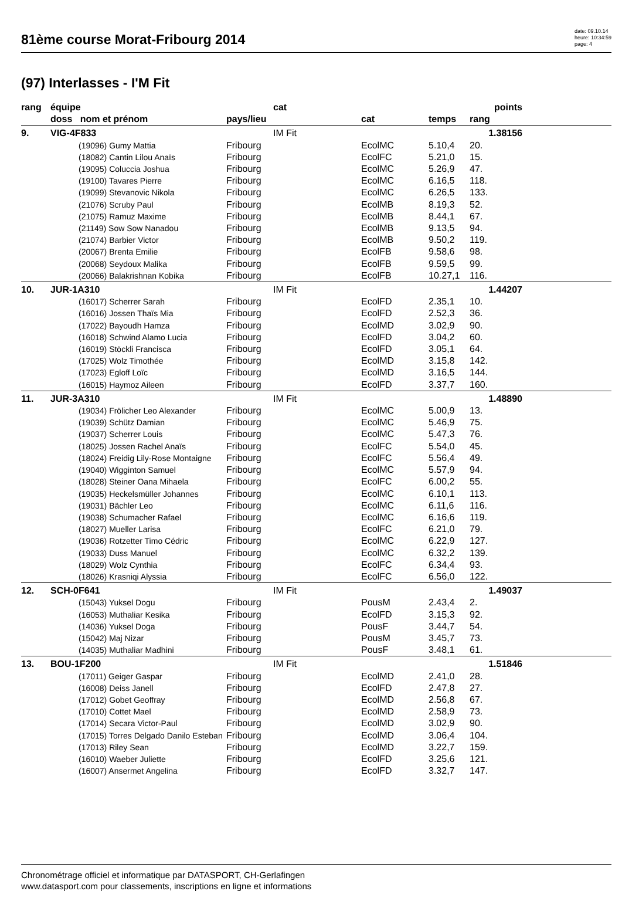81ème course Morat-Fribourg 2014
date: 09.10.14
heure: 10:34:59
page: 4
(97) Interlasses - I'M Fit
| rang | équipe | | cat | | | points | |
| --- | --- | --- | --- | --- | --- | --- | --- |
| | doss nom et prénom | pays/lieu | | cat | temps | rang | |
| 9. | VIG-4F833 | | IM Fit | | | 1.38156 | |
| | (19096) Gumy Mattia | Fribourg | | EcolMC | 5.10,4 | 20. | |
| | (18082) Cantin Lilou Anaïs | Fribourg | | EcolFC | 5.21,0 | 15. | |
| | (19095) Coluccia Joshua | Fribourg | | EcolMC | 5.26,9 | 47. | |
| | (19100) Tavares Pierre | Fribourg | | EcolMC | 6.16,5 | 118. | |
| | (19099) Stevanovic Nikola | Fribourg | | EcolMC | 6.26,5 | 133. | |
| | (21076) Scruby Paul | Fribourg | | EcolMB | 8.19,3 | 52. | |
| | (21075) Ramuz Maxime | Fribourg | | EcolMB | 8.44,1 | 67. | |
| | (21149) Sow Sow Nanadou | Fribourg | | EcolMB | 9.13,5 | 94. | |
| | (21074) Barbier Victor | Fribourg | | EcolMB | 9.50,2 | 119. | |
| | (20067) Brenta Emilie | Fribourg | | EcolFB | 9.58,6 | 98. | |
| | (20068) Seydoux Malika | Fribourg | | EcolFB | 9.59,5 | 99. | |
| | (20066) Balakrishnan Kobika | Fribourg | | EcolFB | 10.27,1 | 116. | |
| 10. | JUR-1A310 | | IM Fit | | | 1.44207 | |
| | (16017) Scherrer Sarah | Fribourg | | EcolFD | 2.35,1 | 10. | |
| | (16016) Jossen Thaïs Mia | Fribourg | | EcolFD | 2.52,3 | 36. | |
| | (17022) Bayoudh Hamza | Fribourg | | EcolMD | 3.02,9 | 90. | |
| | (16018) Schwind Alamo Lucia | Fribourg | | EcolFD | 3.04,2 | 60. | |
| | (16019) Stöckli Francisca | Fribourg | | EcolFD | 3.05,1 | 64. | |
| | (17025) Wolz Timothée | Fribourg | | EcolMD | 3.15,8 | 142. | |
| | (17023) Egloff Loïc | Fribourg | | EcolMD | 3.16,5 | 144. | |
| | (16015) Haymoz Aileen | Fribourg | | EcolFD | 3.37,7 | 160. | |
| 11. | JUR-3A310 | | IM Fit | | | 1.48890 | |
| | (19034) Frölicher Leo Alexander | Fribourg | | EcolMC | 5.00,9 | 13. | |
| | (19039) Schütz Damian | Fribourg | | EcolMC | 5.46,9 | 75. | |
| | (19037) Scherrer Louis | Fribourg | | EcolMC | 5.47,3 | 76. | |
| | (18025) Jossen Rachel Anaïs | Fribourg | | EcolFC | 5.54,0 | 45. | |
| | (18024) Freidig Lily-Rose Montaigne | Fribourg | | EcolFC | 5.56,4 | 49. | |
| | (19040) Wigginton Samuel | Fribourg | | EcolMC | 5.57,9 | 94. | |
| | (18028) Steiner Oana Mihaela | Fribourg | | EcolFC | 6.00,2 | 55. | |
| | (19035) Heckelsmüller Johannes | Fribourg | | EcolMC | 6.10,1 | 113. | |
| | (19031) Bächler Leo | Fribourg | | EcolMC | 6.11,6 | 116. | |
| | (19038) Schumacher Rafael | Fribourg | | EcolMC | 6.16,6 | 119. | |
| | (18027) Mueller Larisa | Fribourg | | EcolFC | 6.21,0 | 79. | |
| | (19036) Rotzetter Timo Cédric | Fribourg | | EcolMC | 6.22,9 | 127. | |
| | (19033) Duss Manuel | Fribourg | | EcolMC | 6.32,2 | 139. | |
| | (18029) Wolz Cynthia | Fribourg | | EcolFC | 6.34,4 | 93. | |
| | (18026) Krasniqi Alyssia | Fribourg | | EcolFC | 6.56,0 | 122. | |
| 12. | SCH-0F641 | | IM Fit | | | 1.49037 | |
| | (15043) Yuksel Dogu | Fribourg | | PousM | 2.43,4 | 2. | |
| | (16053) Muthaliar Kesika | Fribourg | | EcolFD | 3.15,3 | 92. | |
| | (14036) Yuksel Doga | Fribourg | | PousF | 3.44,7 | 54. | |
| | (15042) Maj Nizar | Fribourg | | PousM | 3.45,7 | 73. | |
| | (14035) Muthaliar Madhini | Fribourg | | PousF | 3.48,1 | 61. | |
| 13. | BOU-1F200 | | IM Fit | | | 1.51846 | |
| | (17011) Geiger Gaspar | Fribourg | | EcolMD | 2.41,0 | 28. | |
| | (16008) Deiss Janell | Fribourg | | EcolFD | 2.47,8 | 27. | |
| | (17012) Gobet Geoffray | Fribourg | | EcolMD | 2.56,8 | 67. | |
| | (17010) Cottet Mael | Fribourg | | EcolMD | 2.58,9 | 73. | |
| | (17014) Secara Victor-Paul | Fribourg | | EcolMD | 3.02,9 | 90. | |
| | (17015) Torres Delgado Danilo Esteban | Fribourg | | EcolMD | 3.06,4 | 104. | |
| | (17013) Riley Sean | Fribourg | | EcolMD | 3.22,7 | 159. | |
| | (16010) Waeber Juliette | Fribourg | | EcolFD | 3.25,6 | 121. | |
| | (16007) Ansermet Angelina | Fribourg | | EcolFD | 3.32,7 | 147. | |
Chronométrage officiel et informatique par DATASPORT, CH-Gerlafingen
www.datasport.com pour classements, inscriptions en ligne et informations